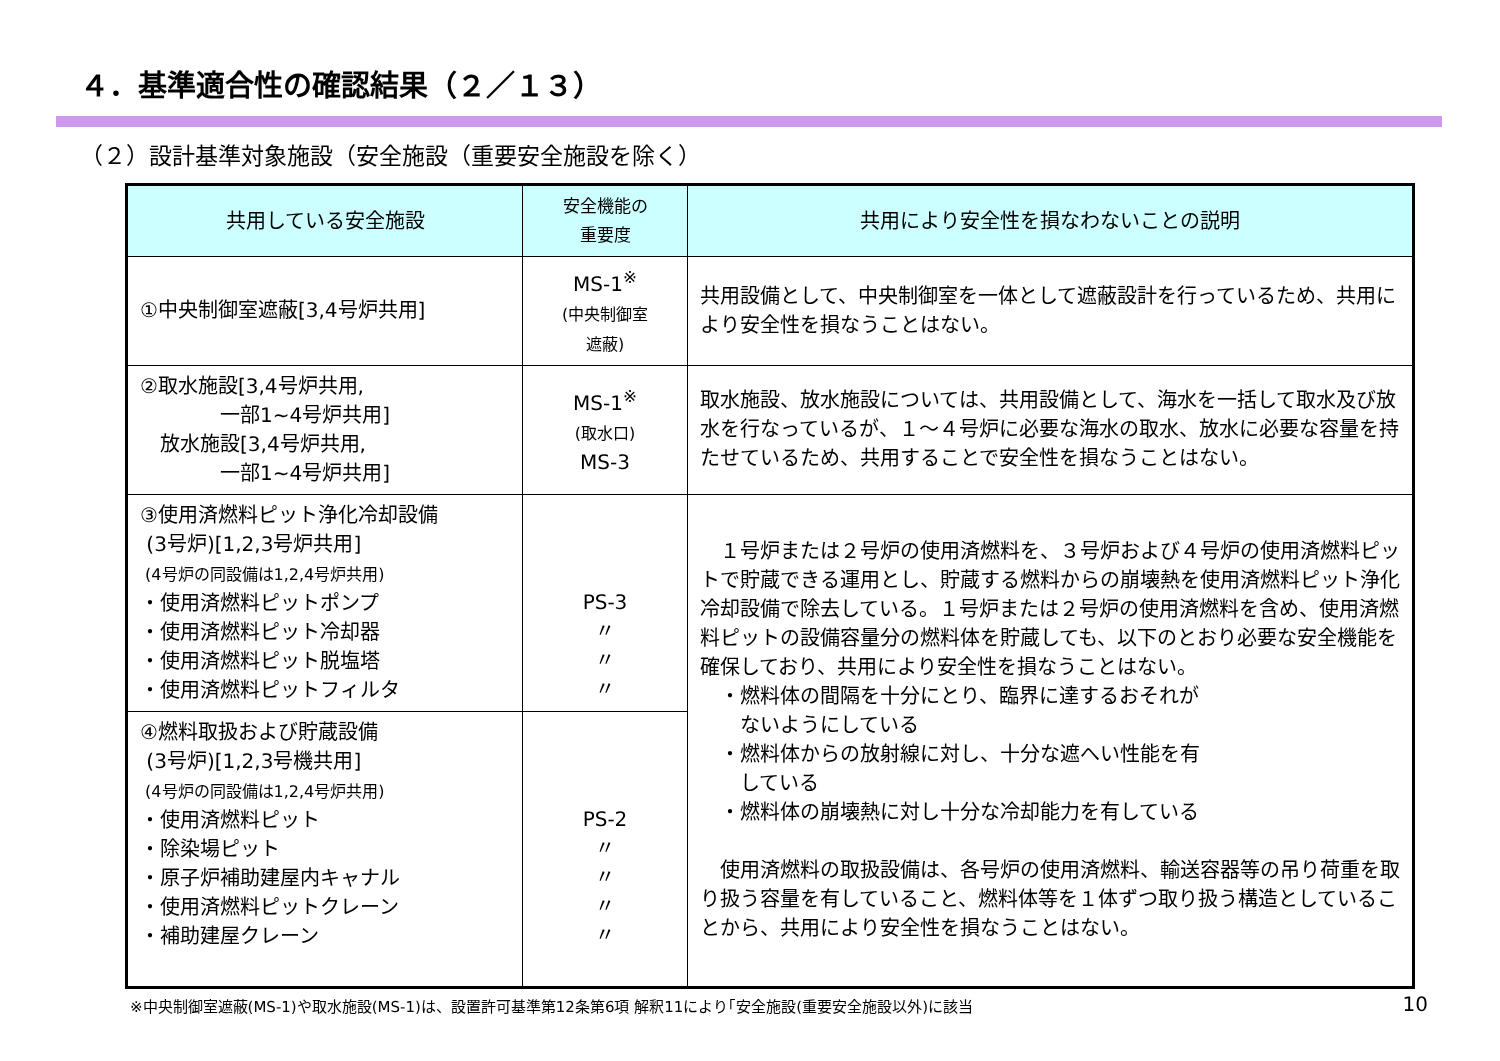４．基準適合性の確認結果（２／１３）
（２）設計基準対象施設（安全施設（重要安全施設を除く）
| 共用している安全施設 | 安全機能の 重要度 | 共用により安全性を損なわないことの説明 |
| --- | --- | --- |
| ①中央制御室遮蔽[3,4号炉共用] | MS-1<sup>※</sup> (中央制御室 遮蔽) | 共用設備として、中央制御室を一体として遮蔽設計を行っているため、共用により安全性を損なうことはない。 |
| ②取水施設[3,4号炉共用, 一部1~4号炉共用] 放水施設[3,4号炉共用, 一部1~4号炉共用] | MS-1<sup>※</sup> (取水口) MS-3 | 取水施設、放水施設については、共用設備として、海水を一括して取水及び放水を行なっているが、１～４号炉に必要な海水の取水、放水に必要な容量を持たせているため、共用することで安全性を損なうことはない。 |
| ③使用済燃料ピット浄化冷却設備 (3号炉)[1,2,3号炉共用] (4号炉の同設備は1,2,4号炉共用) ・使用済燃料ピットポンプ ・使用済燃料ピット冷却器 ・使用済燃料ピット脱塩塔 ・使用済燃料ピットフィルタ | PS-3 〃 〃 〃 | １号炉または２号炉の使用済燃料を、３号炉および４号炉の使用済燃料ピットで貯蔵できる運用とし、貯蔵する燃料からの崩壊熱を使用済燃料ピット浄化冷却設備で除去している。１号炉または２号炉の使用済燃料を含め、使用済燃料ピットの設備容量分の燃料体を貯蔵しても、以下のとおり必要な安全機能を確保しており、共用により安全性を損なうことはない。 ・燃料体の間隔を十分にとり、臨界に達するおそれが ないようにしている ・燃料体からの放射線に対し、十分な遮へい性能を有 している ・燃料体の崩壊熱に対し十分な冷却能力を有している 使用済燃料の取扱設備は、各号炉の使用済燃料、輸送容器等の吊り荷重を取り扱う容量を有していること、燃料体等を１体ずつ取り扱う構造としていることから、共用により安全性を損なうことはない。 |
| ④燃料取扱および貯蔵設備 (3号炉)[1,2,3号機共用] (4号炉の同設備は1,2,4号炉共用) ・使用済燃料ピット ・除染場ピット ・原子炉補助建屋内キャナル ・使用済燃料ピットクレーン ・補助建屋クレーン | PS-2 〃 〃 〃 〃 | |
※中央制御室遮蔽(MS-1)や取水施設(MS-1)は、設置許可基準第12条第6項 解釈11により｢安全施設(重要安全施設以外)に該当
10